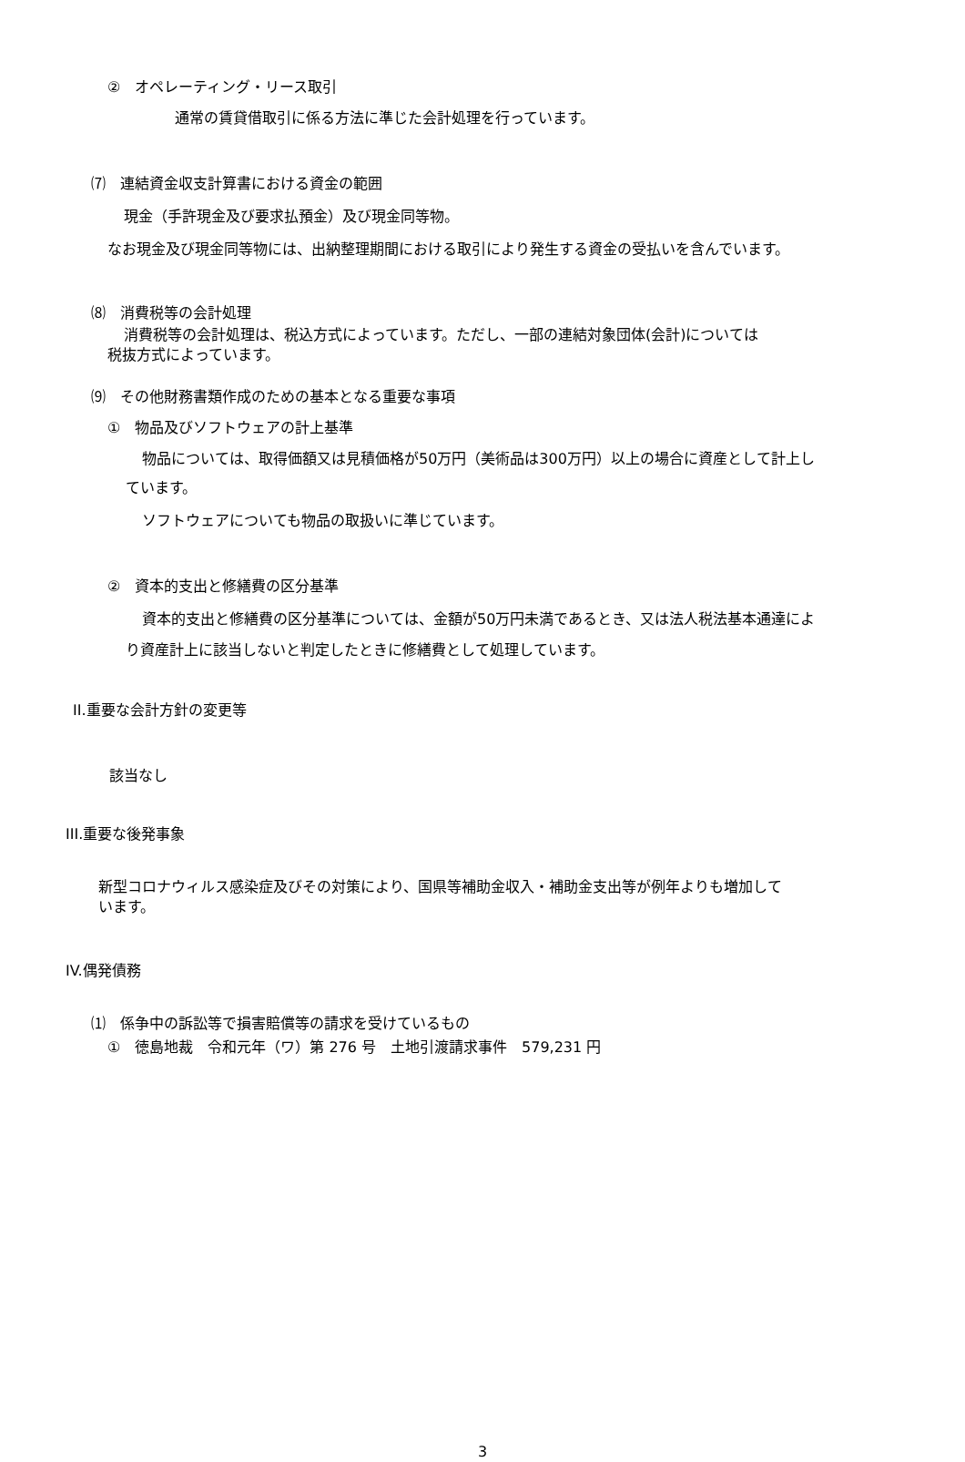②　オペレーティング・リース取引
通常の賃貸借取引に係る方法に準じた会計処理を行っています。
⑺　連結資金収支計算書における資金の範囲
現金（手許現金及び要求払預金）及び現金同等物。
なお現金及び現金同等物には、出納整理期間における取引により発生する資金の受払いを含んでいます。
⑻　消費税等の会計処理
消費税等の会計処理は、税込方式によっています。ただし、一部の連結対象団体(会計)については
税抜方式によっています。
⑼　その他財務書類作成のための基本となる重要な事項
①　物品及びソフトウェアの計上基準
物品については、取得価額又は見積価格が50万円（美術品は300万円）以上の場合に資産として計上し
ています。
ソフトウェアについても物品の取扱いに準じています。
②　資本的支出と修繕費の区分基準
資本的支出と修繕費の区分基準については、金額が50万円未満であるとき、又は法人税法基本通達によ
り資産計上に該当しないと判定したときに修繕費として処理しています。
II.重要な会計方針の変更等
該当なし
III.重要な後発事象
新型コロナウィルス感染症及びその対策により、国県等補助金収入・補助金支出等が例年よりも増加して
います。
IV.偶発債務
⑴　係争中の訴訟等で損害賠償等の請求を受けているもの
①　徳島地裁　令和元年（ワ）第 276 号　土地引渡請求事件　579,231 円
3